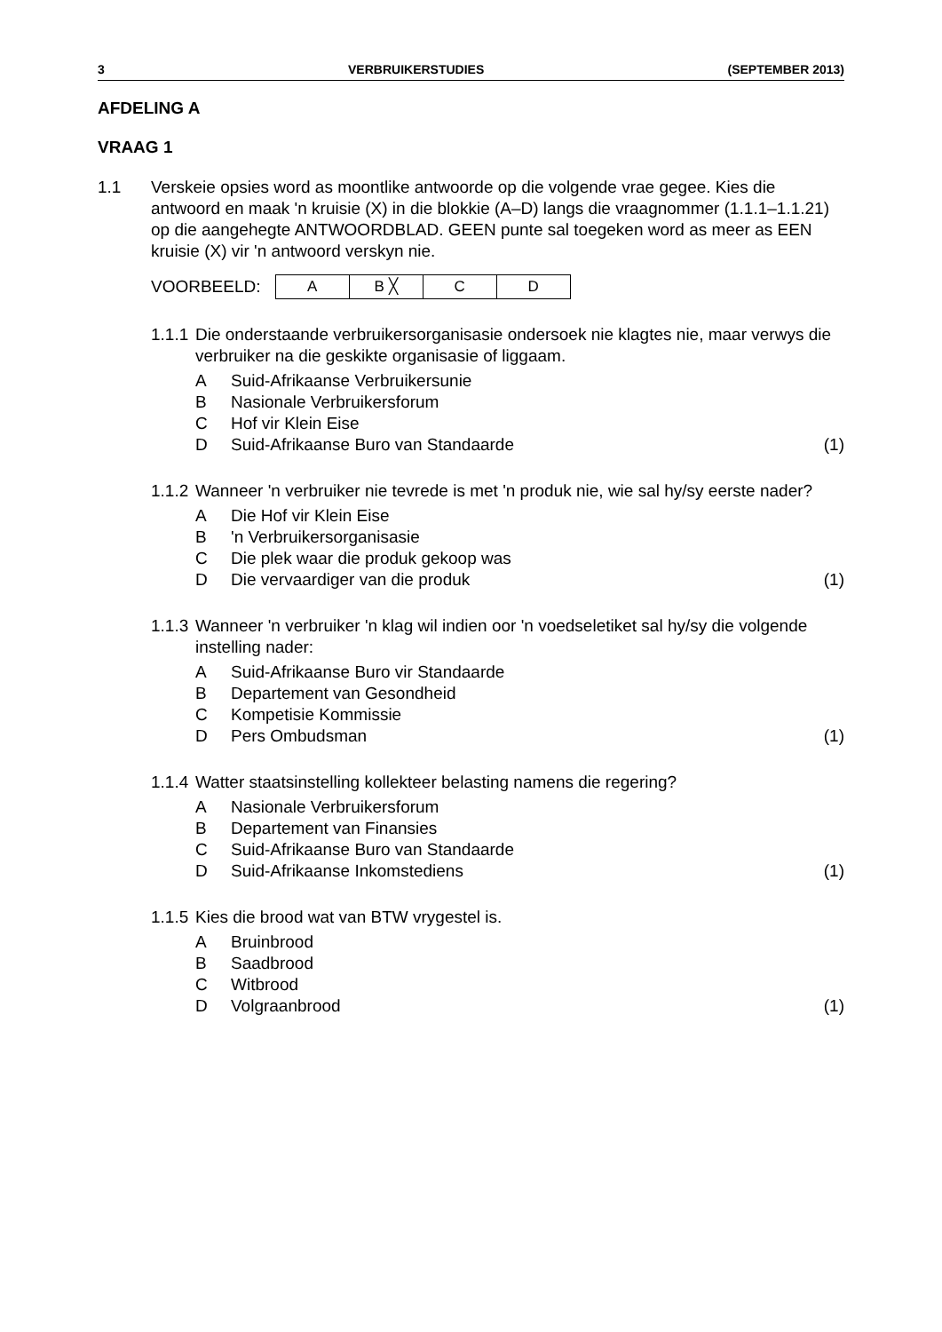3 VERBRUIKERSTUDIES (SEPTEMBER 2013)
AFDELING A
VRAAG 1
1.1 Verskeie opsies word as moontlike antwoorde op die volgende vrae gegee. Kies die antwoord en maak 'n kruisie (X) in die blokkie (A–D) langs die vraagnommer (1.1.1–1.1.21) op die aangehegte ANTWOORDBLAD. GEEN punte sal toegeken word as meer as EEN kruisie (X) vir 'n antwoord verskyn nie.
VOORBEELD:
| A | B ╳ | C | D |
1.1.1
Die onderstaande verbruikersorganisasie ondersoek nie klagtes nie, maar verwys die verbruiker na die geskikte organisasie of liggaam.
A Suid-Afrikaanse Verbruikersunie
B Nasionale Verbruikersforum
C Hof vir Klein Eise
D Suid-Afrikaanse Buro van Standaarde (1)
1.1.2
Wanneer 'n verbruiker nie tevrede is met 'n produk nie, wie sal hy/sy eerste nader?
A Die Hof vir Klein Eise
B 'n Verbruikersorganisasie
C Die plek waar die produk gekoop was
D Die vervaardiger van die produk (1)
1.1.3
Wanneer 'n verbruiker 'n klag wil indien oor 'n voedseletiket sal hy/sy die volgende instelling nader:
A Suid-Afrikaanse Buro vir Standaarde
B Departement van Gesondheid
C Kompetisie Kommissie
D Pers Ombudsman (1)
1.1.4
Watter staatsinstelling kollekteer belasting namens die regering?
A Nasionale Verbruikersforum
B Departement van Finansies
C Suid-Afrikaanse Buro van Standaarde
D Suid-Afrikaanse Inkomstediens (1)
1.1.5
Kies die brood wat van BTW vrygestel is.
A Bruinbrood
B Saadbrood
C Witbrood
D Volgraanbrood (1)